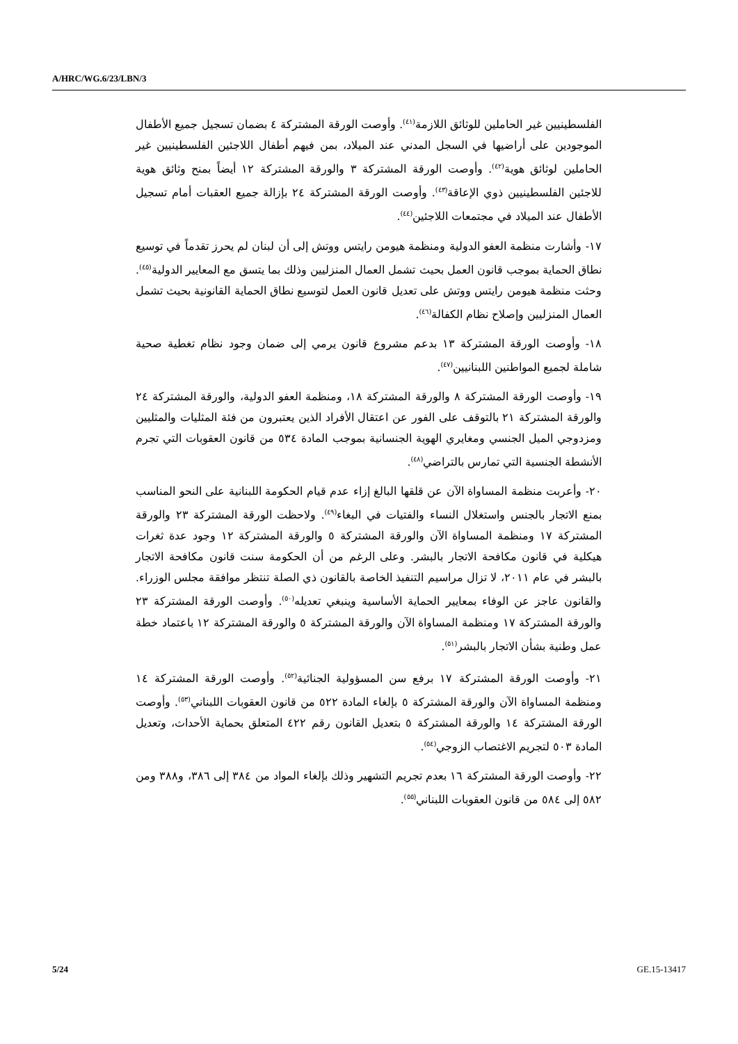A/HRC/WG.6/23/LBN/3
الفلسطينيين غير الحاملين للوثائق اللازمة<sup>(٤١)</sup>. وأوصت الورقة المشتركة ٤ بضمان تسجيل جميع الأطفال الموجودين على أراضيها في السجل المدني عند الميلاد، بمن فيهم أطفال اللاجئين الفلسطينيين غير الحاملين لوثائق هوية<sup>(٤٢)</sup>. وأوصت الورقة المشتركة ٣ والورقة المشتركة ١٢ أيضاً بمنح وثائق هوية للاجئين الفلسطينيين ذوي الإعاقة<sup>(٤٣)</sup>. وأوصت الورقة المشتركة ٢٤ بإزالة جميع العقبات أمام تسجيل الأطفال عند الميلاد في مجتمعات اللاجئين<sup>(٤٤)</sup>.
١٧- وأشارت منظمة العفو الدولية ومنظمة هيومن رايتس ووتش إلى أن لبنان لم يحرز تقدماً في توسيع نطاق الحماية بموجب قانون العمل بحيث تشمل العمال المنزليين وذلك بما يتسق مع المعايير الدولية<sup>(٤٥)</sup>. وحثت منظمة هيومن رايتس ووتش على تعديل قانون العمل لتوسيع نطاق الحماية القانونية بحيث تشمل العمال المنزليين وإصلاح نظام الكفالة<sup>(٤٦)</sup>.
١٨- وأوصت الورقة المشتركة ١٣ بدعم مشروع قانون يرمي إلى ضمان وجود نظام تغطية صحية شاملة لجميع المواطنين اللبنانيين<sup>(٤٧)</sup>.
١٩- وأوصت الورقة المشتركة ٨ والورقة المشتركة ١٨، ومنظمة العفو الدولية، والورقة المشتركة ٢٤ والورقة المشتركة ٢١ بالتوقف على الفور عن اعتقال الأفراد الذين يعتبرون من فئة المثليات والمثليين ومزدوجي الميل الجنسي ومغايري الهوية الجنسانية بموجب المادة ٥٣٤ من قانون العقوبات التي تجرم الأنشطة الجنسية التي تمارس بالتراضي<sup>(٤٨)</sup>.
٢٠- وأعربت منظمة المساواة الآن عن قلقها البالغ إزاء عدم قيام الحكومة اللبنانية على النحو المناسب بمنع الاتجار بالجنس واستغلال النساء والفتيات في البغاء<sup>(٤٩)</sup>. ولاحظت الورقة المشتركة ٢٣ والورقة المشتركة ١٧ ومنظمة المساواة الآن والورقة المشتركة ٥ والورقة المشتركة ١٢ وجود عدة ثغرات هيكلية في قانون مكافحة الاتجار بالبشر. وعلى الرغم من أن الحكومة سنت قانون مكافحة الاتجار بالبشر في عام ٢٠١١، لا تزال مراسيم التنفيذ الخاصة بالقانون ذي الصلة تنتظر موافقة مجلس الوزراء. والقانون عاجز عن الوفاء بمعايير الحماية الأساسية وينبغي تعديله<sup>(٥٠)</sup>. وأوصت الورقة المشتركة ٢٣ والورقة المشتركة ١٧ ومنظمة المساواة الآن والورقة المشتركة ٥ والورقة المشتركة ١٢ باعتماد خطة عمل وطنية بشأن الاتجار بالبشر<sup>(٥١)</sup>.
٢١- وأوصت الورقة المشتركة ١٧ برفع سن المسؤولية الجنائية<sup>(٥٢)</sup>. وأوصت الورقة المشتركة ١٤ ومنظمة المساواة الآن والورقة المشتركة ٥ بإلغاء المادة ٥٢٢ من قانون العقوبات اللبناني<sup>(٥٣)</sup>. وأوصت الورقة المشتركة ١٤ والورقة المشتركة ٥ بتعديل القانون رقم ٤٢٢ المتعلق بحماية الأحداث، وتعديل المادة ٥٠٣ لتجريم الاغتصاب الزوجي<sup>(٥٤)</sup>.
٢٢- وأوصت الورقة المشتركة ١٦ بعدم تجريم التشهير وذلك بإلغاء المواد من ٣٨٤ إلى ٣٨٦، و٣٨٨ ومن ٥٨٢ إلى ٥٨٤ من قانون العقوبات اللبناني<sup>(٥٥)</sup>.
5/24 GE.15-13417